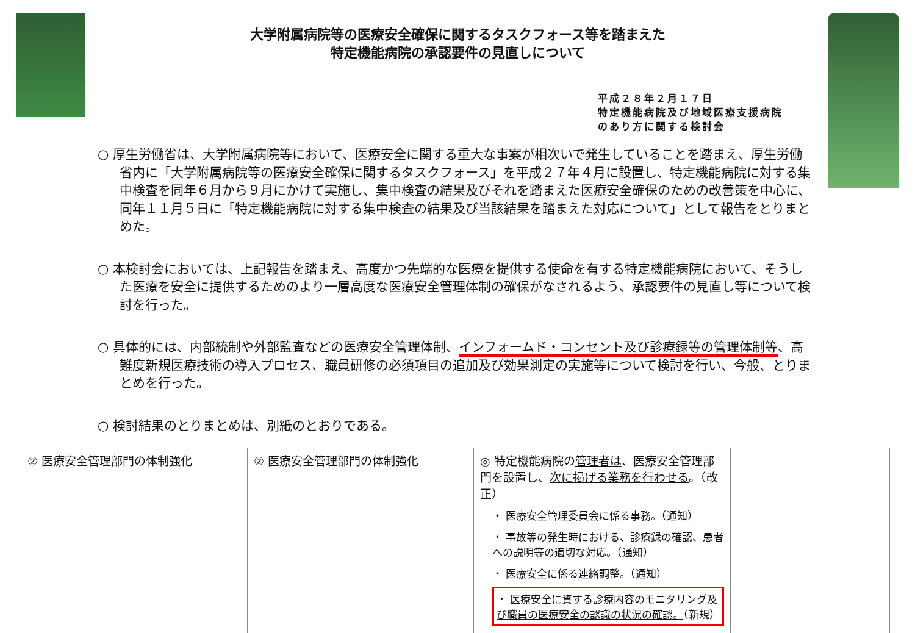大学附属病院等の医療安全確保に関するタスクフォース等を踏まえた
特定機能病院の承認要件の見直しについて
平成２８年２月１７日
特定機能病院及び地域医療支援病院
のあり方に関する検討会
○ 厚生労働省は、大学附属病院等において、医療安全に関する重大な事案が相次いで発生していることを踏まえ、厚生労働省内に「大学附属病院等の医療安全確保に関するタスクフォース」を平成２７年４月に設置し、特定機能病院に対する集中検査を同年６月から９月にかけて実施し、集中検査の結果及びそれを踏まえた医療安全確保のための改善策を中心に、同年１１月５日に「特定機能病院に対する集中検査の結果及び当該結果を踏まえた対応について」として報告をとりまとめた。
○ 本検討会においては、上記報告を踏まえ、高度かつ先端的な医療を提供する使命を有する特定機能病院において、そうした医療を安全に提供するためのより一層高度な医療安全管理体制の確保がなされるよう、承認要件の見直し等について検討を行った。
○ 具体的には、内部統制や外部監査などの医療安全管理体制、インフォームド・コンセント及び診療録等の管理体制等、高難度新規医療技術の導入プロセス、職員研修の必須項目の追加及び効果測定の実施等について検討を行い、今般、とりまとめを行った。
○ 検討結果のとりまとめは、別紙のとおりである。
| ② 医療安全管理部門の体制強化 | ② 医療安全管理部門の体制強化 | ◎ 特定機能病院の 管理者は 、医療安全管理部門を設置し、 次に掲げる業務を行わせる 。（改正） ・ 医療安全管理委員会に係る事務。（通知） ・ 事故等の発生時における、診療録の確認、患者への説明等の適切な対応。（通知） ・ 医療安全に係る連絡調整。（通知） ・ 医療安全に資する診療内容のモニタリング及び職員の医療安全の認識の状況の確認。 （新規） | |